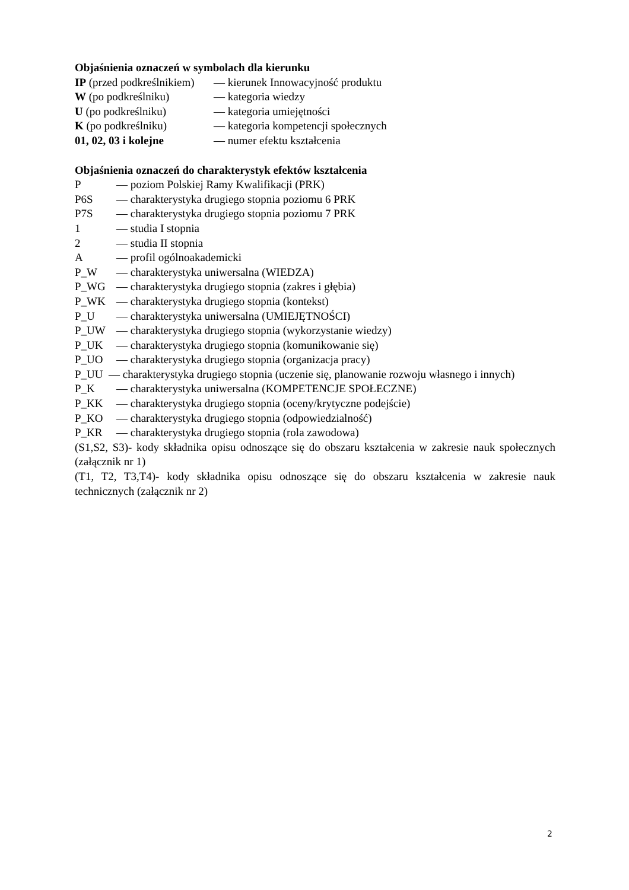Objaśnienia oznaczeń w symbolach dla kierunku
IP (przed podkreślnikiem) — kierunek Innowacyjność produktu
W (po podkreślniku) — kategoria wiedzy
U (po podkreślniku) — kategoria umiejętności
K (po podkreślniku) — kategoria kompetencji społecznych
01, 02, 03 i kolejne — numer efektu kształcenia
Objaśnienia oznaczeń do charakterystyk efektów kształcenia
P — poziom Polskiej Ramy Kwalifikacji (PRK)
P6S — charakterystyka drugiego stopnia poziomu 6 PRK
P7S — charakterystyka drugiego stopnia poziomu 7 PRK
1 — studia I stopnia
2 — studia II stopnia
A — profil ogólnoakademicki
P_W — charakterystyka uniwersalna (WIEDZA)
P_WG — charakterystyka drugiego stopnia (zakres i głębia)
P_WK — charakterystyka drugiego stopnia (kontekst)
P_U — charakterystyka uniwersalna (UMIEJĘTNOŚCI)
P_UW — charakterystyka drugiego stopnia (wykorzystanie wiedzy)
P_UK — charakterystyka drugiego stopnia (komunikowanie się)
P_UO — charakterystyka drugiego stopnia (organizacja pracy)
P_UU — charakterystyka drugiego stopnia (uczenie się, planowanie rozwoju własnego i innych)
P_K — charakterystyka uniwersalna (KOMPETENCJE SPOŁECZNE)
P_KK — charakterystyka drugiego stopnia (oceny/krytyczne podejście)
P_KO — charakterystyka drugiego stopnia (odpowiedzialność)
P_KR — charakterystyka drugiego stopnia (rola zawodowa)
(S1,S2, S3)- kody składnika opisu odnoszące się do obszaru kształcenia w zakresie nauk społecznych (załącznik nr 1)
(T1, T2, T3,T4)- kody składnika opisu odnoszące się do obszaru kształcenia w zakresie nauk technicznych (załącznik nr 2)
2